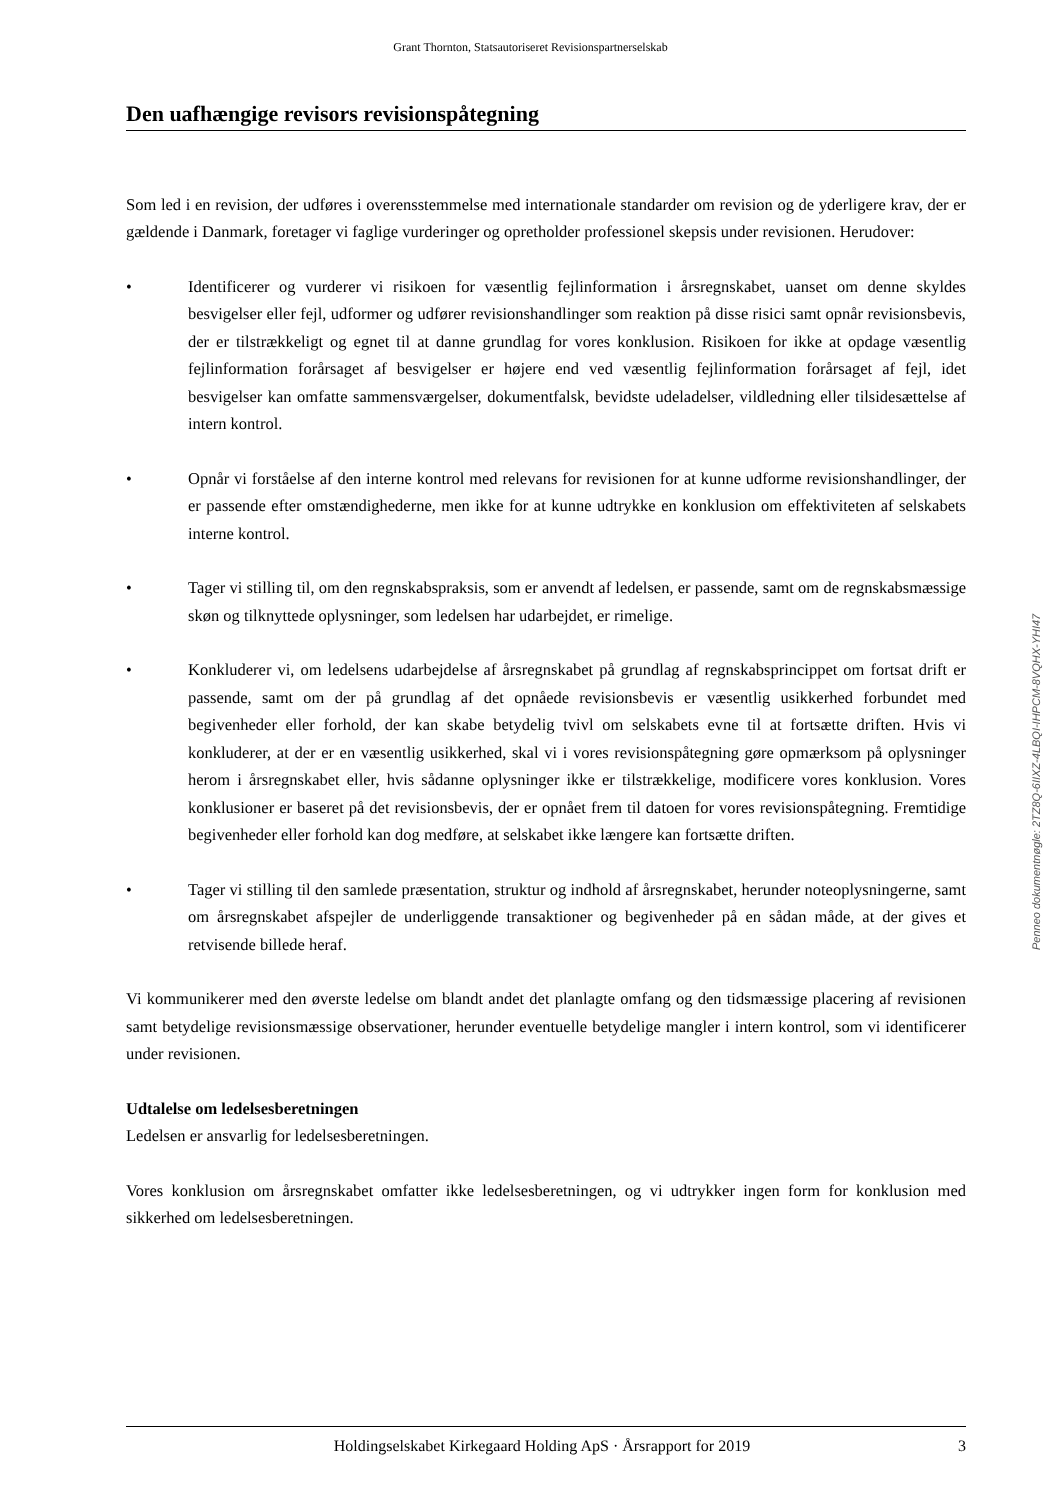Grant Thornton, Statsautoriseret Revisionspartnerselskab
Den uafhængige revisors revisionspåtegning
Som led i en revision, der udføres i overensstemmelse med internationale standarder om revision og de yderligere krav, der er gældende i Danmark, foretager vi faglige vurderinger og opretholder professionel skepsis under revisionen. Herudover:
• Identificerer og vurderer vi risikoen for væsentlig fejlinformation i årsregnskabet, uanset om denne skyldes besvigelser eller fejl, udformer og udfører revisionshandlinger som reaktion på disse risici samt opnår revisionsbevis, der er tilstrækkeligt og egnet til at danne grundlag for vores konklusion. Risikoen for ikke at opdage væsentlig fejlinformation forårsaget af besvigelser er højere end ved væsentlig fejlinformation forårsaget af fejl, idet besvigelser kan omfatte sammensværgelser, dokumentfalsk, bevidste udeladelser, vildledning eller tilsidesættelse af intern kontrol.
• Opnår vi forståelse af den interne kontrol med relevans for revisionen for at kunne udforme revisionshandlinger, der er passende efter omstændighederne, men ikke for at kunne udtrykke en konklusion om effektiviteten af selskabets interne kontrol.
• Tager vi stilling til, om den regnskabspraksis, som er anvendt af ledelsen, er passende, samt om de regnskabsmæssige skøn og tilknyttede oplysninger, som ledelsen har udarbejdet, er rimelige.
• Konkluderer vi, om ledelsens udarbejdelse af årsregnskabet på grundlag af regnskabsprincippet om fortsat drift er passende, samt om der på grundlag af det opnåede revisionsbevis er væsentlig usikkerhed forbundet med begivenheder eller forhold, der kan skabe betydelig tvivl om selskabets evne til at fortsætte driften. Hvis vi konkluderer, at der er en væsentlig usikkerhed, skal vi i vores revisionspåtegning gøre opmærksom på oplysninger herom i årsregnskabet eller, hvis sådanne oplysninger ikke er tilstrækkelige, modificere vores konklusion. Vores konklusioner er baseret på det revisionsbevis, der er opnået frem til datoen for vores revisionspåtegning. Fremtidige begivenheder eller forhold kan dog medføre, at selskabet ikke længere kan fortsætte driften.
• Tager vi stilling til den samlede præsentation, struktur og indhold af årsregnskabet, herunder noteoplysningerne, samt om årsregnskabet afspejler de underliggende transaktioner og begivenheder på en sådan måde, at der gives et retvisende billede heraf.
Vi kommunikerer med den øverste ledelse om blandt andet det planlagte omfang og den tidsmæssige placering af revisionen samt betydelige revisionsmæssige observationer, herunder eventuelle betydelige mangler i intern kontrol, som vi identificerer under revisionen.
Udtalelse om ledelsesberetningen
Ledelsen er ansvarlig for ledelsesberetningen.
Vores konklusion om årsregnskabet omfatter ikke ledelsesberetningen, og vi udtrykker ingen form for konklusion med sikkerhed om ledelsesberetningen.
Penneo dokumentnøgle: 2TZ8Q-6IIXZ-4LBQI-IHPCM-8VQHX-YHI47
Holdingselskabet Kirkegaard Holding ApS · Årsrapport for 2019 3